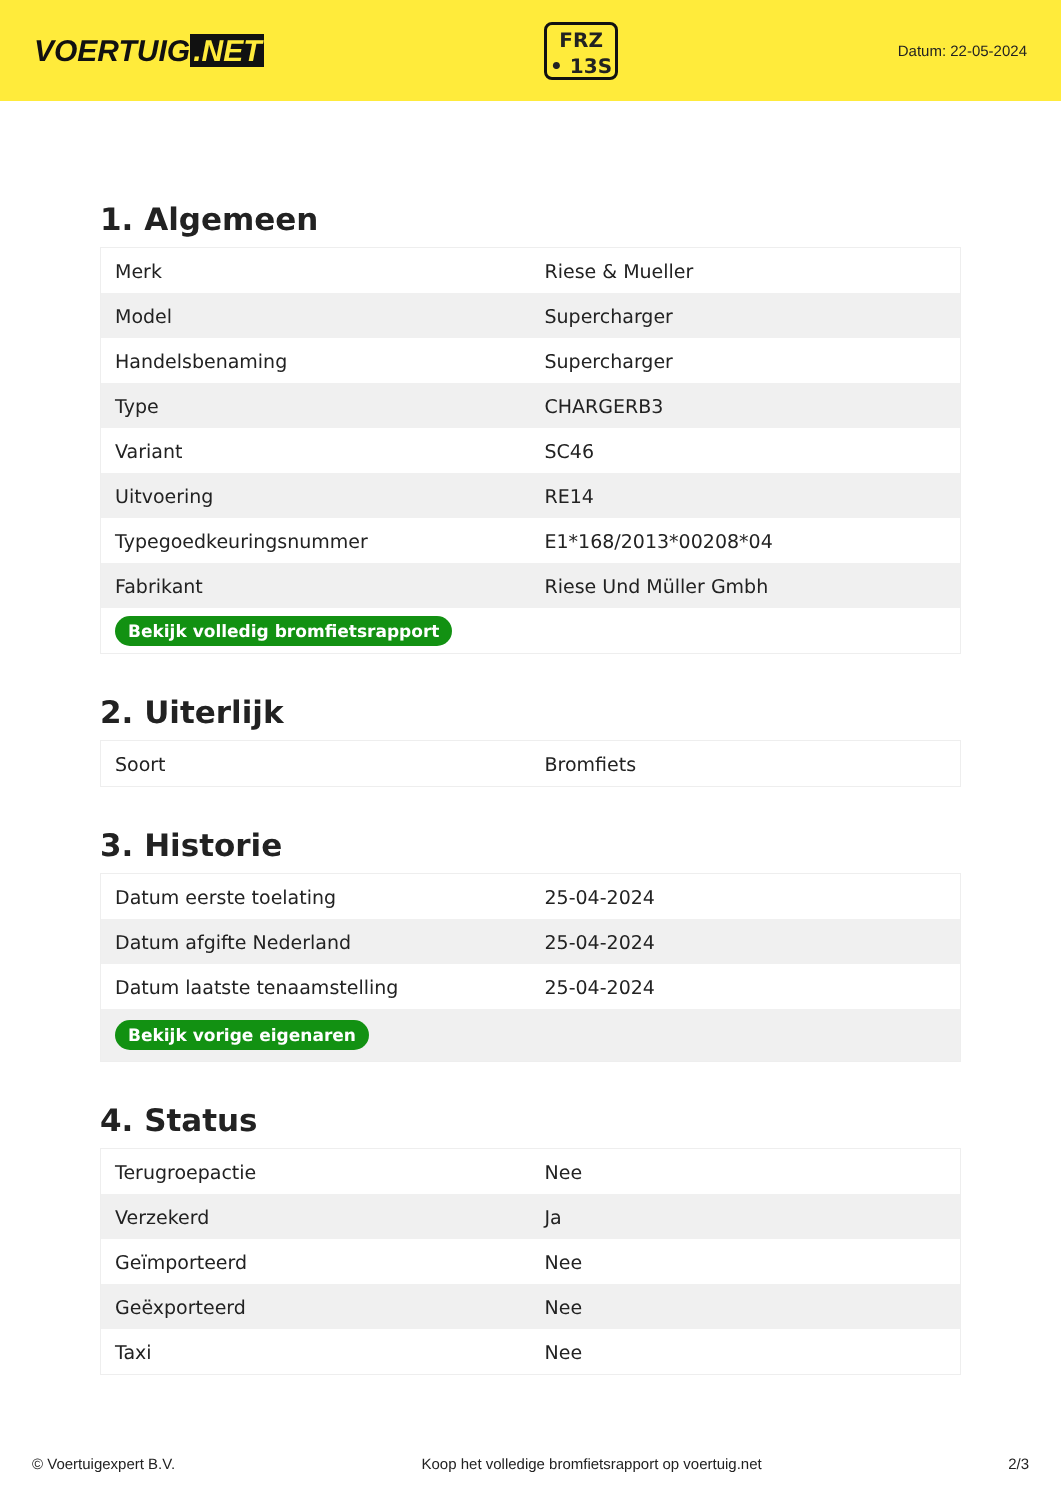VOERTUIG.NET
FRZ
• 13S
Datum: 22-05-2024
1. Algemeen
| Merk | Riese & Mueller |
| Model | Supercharger |
| Handelsbenaming | Supercharger |
| Type | CHARGERB3 |
| Variant | SC46 |
| Uitvoering | RE14 |
| Typegoedkeuringsnummer | E1*168/2013*00208*04 |
| Fabrikant | Riese Und Müller Gmbh |
| Bekijk volledig bromfietsrapport | |
2. Uiterlijk
| Soort | Bromfiets |
3. Historie
| Datum eerste toelating | 25-04-2024 |
| Datum afgifte Nederland | 25-04-2024 |
| Datum laatste tenaamstelling | 25-04-2024 |
| Bekijk vorige eigenaren | |
4. Status
| Terugroepactie | Nee |
| Verzekerd | Ja |
| Geïmporteerd | Nee |
| Geëxporteerd | Nee |
| Taxi | Nee |
© Voertuigexpert B.V. Koop het volledige bromfietsrapport op voertuig.net 2/3